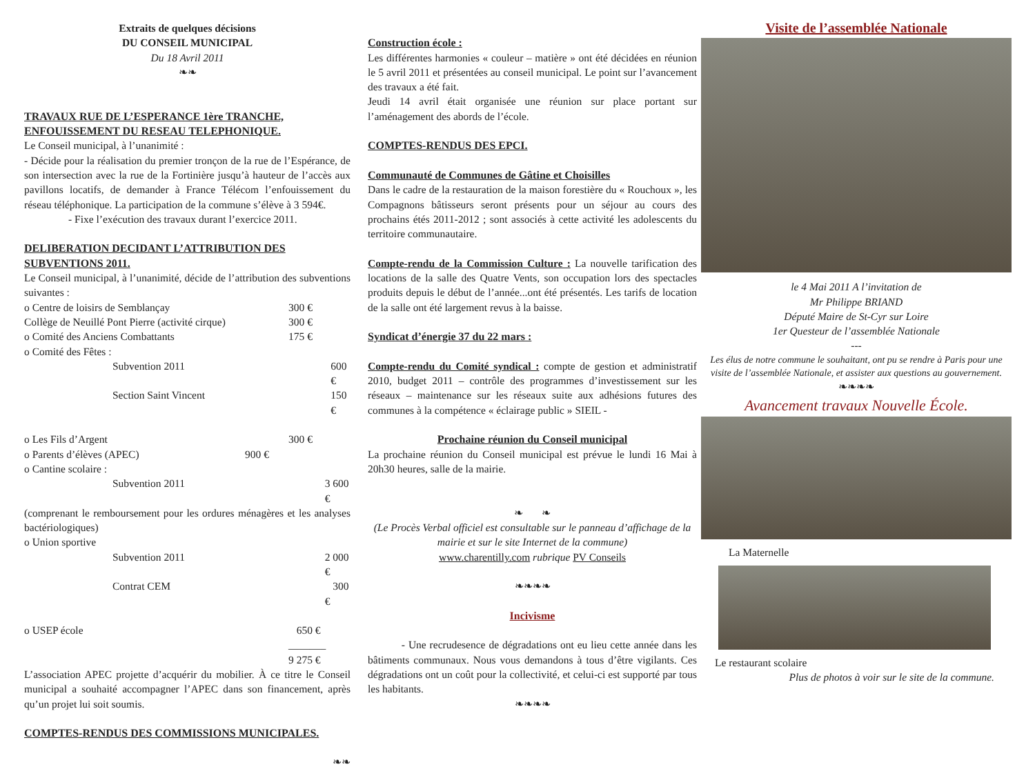Extraits de quelques décisions
DU CONSEIL MUNICIPAL
Du 18 Avril 2011
❧❧
TRAVAUX RUE DE L’ESPERANCE 1ère TRANCHE, ENFOUISSEMENT DU RESEAU TELEPHONIQUE.
Le Conseil municipal, à l’unanimité :
- Décide pour la réalisation du premier tronçon de la rue de l’Espérance, de son intersection avec la rue de la Fortinière jusqu’à hauteur de l’accès aux pavillons locatifs, de demander à France Télécom l’enfouissement du réseau téléphonique. La participation de la commune s’élève à 3 594€.
- Fixe l’exécution des travaux durant l’exercice 2011.
DELIBERATION DECIDANT L’ATTRIBUTION DES SUBVENTIONS 2011.
Le Conseil municipal, à l’unanimité, décide de l’attribution des subventions suivantes :
o Centre de loisirs de Semblançay 300 €
Collège de Neuillé Pont Pierre (activité cirque) 300 €
o Comité des Anciens Combattants 175 €
o Comité des Fêtes :
Subvention 2011 600 €
Section Saint Vincent 150 €
o Les Fils d’Argent 300 €
o Parents d’élèves (APEC) 900 €
o Cantine scolaire :
Subvention 2011 3 600 €
(comprenant le remboursement pour les ordures ménagères et les analyses bactériologiques)
o Union sportive
Subvention 2011 2 000 €
Contrat CEM 300 €
o USEP école 650 €
_______
9 275 €
L’association APEC projette d’acquérir du mobilier. À ce titre le Conseil municipal a souhaité accompagner l’APEC dans son financement, après qu’un projet lui soit soumis.
COMPTES-RENDUS DES COMMISSIONS MUNICIPALES.
❧❧
Construction école :
Les différentes harmonies « couleur – matière » ont été décidées en réunion le 5 avril 2011 et présentées au conseil municipal. Le point sur l’avancement des travaux a été fait.
Jeudi 14 avril était organisée une réunion sur place portant sur l’aménagement des abords de l’école.
COMPTES-RENDUS DES EPCI.
Communauté de Communes de Gâtine et Choisilles
Dans le cadre de la restauration de la maison forestière du « Rouchoux », les Compagnons bâtisseurs seront présents pour un séjour au cours des prochains étés 2011-2012 ; sont associés à cette activité les adolescents du territoire communautaire.
Compte-rendu de la Commission Culture : La nouvelle tarification des locations de la salle des Quatre Vents, son occupation lors des spectacles produits depuis le début de l’année...ont été présentés. Les tarifs de location de la salle ont été largement revus à la baisse.
Syndicat d’énergie 37 du 22 mars :
Compte-rendu du Comité syndical : compte de gestion et administratif 2010, budget 2011 – contrôle des programmes d’investissement sur les réseaux – maintenance sur les réseaux suite aux adhésions futures des communes à la compétence « éclairage public » SIEIL -
Prochaine réunion du Conseil municipal
La prochaine réunion du Conseil municipal est prévue le lundi 16 Mai à 20h30 heures, salle de la mairie.
❧ ❧
(Le Procès Verbal officiel est consultable sur le panneau d’affichage de la mairie et sur le site Internet de la commune)
www.charentilly.com rubrique PV Conseils
❧❧❧❧
Incivisme
- Une recrudesence de dégradations ont eu lieu cette année dans les bâtiments communaux. Nous vous demandons à tous d’être vigilants. Ces dégradations ont un coût pour la collectivité, et celui-ci est supporté par tous les habitants.
❧❧❧❧
Visite de l’assemblée Nationale
le 4 Mai 2011 A l’invitation de
Mr Philippe BRIAND
Député Maire de St-Cyr sur Loire
1er Questeur de l’assemblée Nationale
---
Les élus de notre commune le souhaitant, ont pu se rendre à Paris pour une visite de l’assemblée Nationale, et assister aux questions au gouvernement.
❧❧❧❧
Avancement travaux Nouvelle École.
La Maternelle
Le restaurant scolaire
Plus de photos à voir sur le site de la commune.